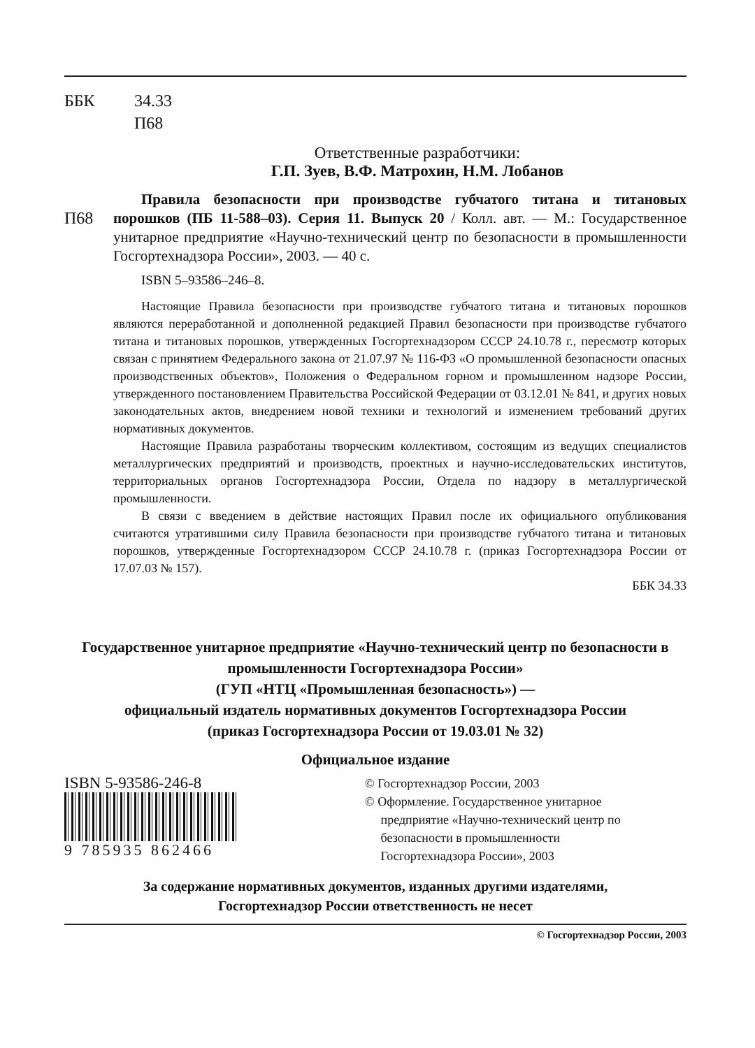ББК 34.33
П68
Ответственные разработчики:
Г.П. Зуев, В.Ф. Матрохин, Н.М. Лобанов
П68
Правила безопасности при производстве губчатого титана и титановых порошков (ПБ 11-588–03). Серия 11. Выпуск 20 / Колл. авт. — М.: Государственное унитарное предприятие «Научно-технический центр по безопасности в промышленности Госгортехнадзора России», 2003. — 40 с.
ISBN 5–93586–246–8.
Настоящие Правила безопасности при производстве губчатого титана и титановых порошков являются переработанной и дополненной редакцией Правил безопасности при производстве губчатого титана и титановых порошков, утвержденных Госгортехнадзором СССР 24.10.78 г., пересмотр которых связан с принятием Федерального закона от 21.07.97 № 116-ФЗ «О промышленной безопасности опасных производственных объектов», Положения о Федеральном горном и промышленном надзоре России, утвержденного постановлением Правительства Российской Федерации от 03.12.01 № 841, и других новых законодательных актов, внедрением новой техники и технологий и изменением требований других нормативных документов.
Настоящие Правила разработаны творческим коллективом, состоящим из ведущих специалистов металлургических предприятий и производств, проектных и научно-исследовательских институтов, территориальных органов Госгортехнадзора России, Отдела по надзору в металлургической промышленности.
В связи с введением в действие настоящих Правил после их официального опубликования считаются утратившими силу Правила безопасности при производстве губчатого титана и титановых порошков, утвержденные Госгортехнадзором СССР 24.10.78 г. (приказ Госгортехнадзора России от 17.07.03 № 157).
ББК 34.33
Государственное унитарное предприятие «Научно-технический центр по безопасности в промышленности Госгортехнадзора России»
(ГУП «НТЦ «Промышленная безопасность») —
официальный издатель нормативных документов Госгортехнадзора России
(приказ Госгортехнадзора России от 19.03.01 № 32)
Официальное издание
ISBN 5-93586-246-8
9 785935 862466
© Госгортехнадзор России, 2003
© Оформление. Государственное унитарное
предприятие «Научно-технический центр по
безопасности в промышленности
Госгортехнадзора России», 2003
За содержание нормативных документов, изданных другими издателями,
Госгортехнадзор России ответственность не несет
© Госгортехнадзор России, 2003